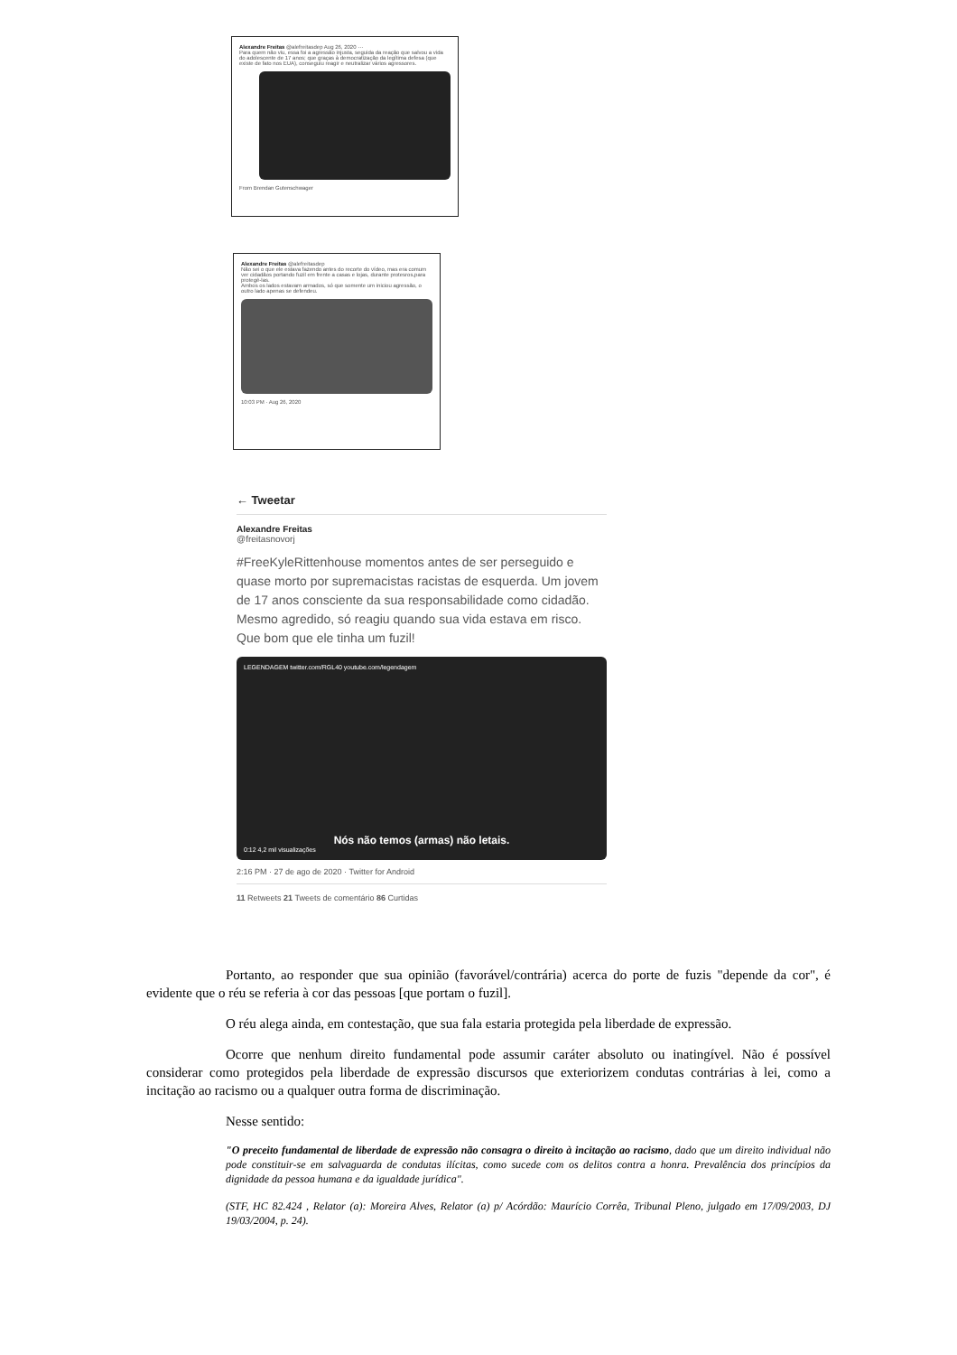Alexandre Freitas @alefreitasdep Aug 26, 2020 ···
Para quem não viu, essa foi a agressão injusta, seguida da reação que salvou a vida do adolescente de 17 anos; que graças à democratização da legítima defesa (que existe de fato nos EUA), conseguiu reagir e neutralizar vários agressores.
From Brendan Gutenschwager
Alexandre Freitas @alefreitasdep
Não sei o que ele estava fazendo antes do recorte do vídeo, mas era comum ver cidadãos portando fuzil em frente a casas e lojas, durante protesros,para protegê-las.
Ambos os lados estavam armados, só que somente um iniciou agressão, o outro lado apenas se defendeu.
10:03 PM · Aug 26, 2020
← Tweetar
Alexandre Freitas
@freitasnovorj
#FreeKyleRittenhouse momentos antes de ser perseguido e quase morto por supremacistas racistas de esquerda. Um jovem de 17 anos consciente da sua responsabilidade como cidadão. Mesmo agredido, só reagiu quando sua vida estava em risco. Que bom que ele tinha um fuzil!
LEGENDAGEM twitter.com/RGL40 youtube.com/legendagem
Nós não temos (armas) não letais.
0:12 4,2 mil visualizações
2:16 PM · 27 de ago de 2020 · Twitter for Android
11 Retweets 21 Tweets de comentário 86 Curtidas
Portanto, ao responder que sua opinião (favorável/contrária) acerca do porte de fuzis "depende da cor", é evidente que o réu se referia à cor das pessoas [que portam o fuzil].
O réu alega ainda, em contestação, que sua fala estaria protegida pela liberdade de expressão.
Ocorre que nenhum direito fundamental pode assumir caráter absoluto ou inatingível. Não é possível considerar como protegidos pela liberdade de expressão discursos que exteriorizem condutas contrárias à lei, como a incitação ao racismo ou a qualquer outra forma de discriminação.
Nesse sentido:
"O preceito fundamental de liberdade de expressão não consagra o direito à incitação ao racismo, dado que um direito individual não pode constituir-se em salvaguarda de condutas ilícitas, como sucede com os delitos contra a honra. Prevalência dos princípios da dignidade da pessoa humana e da igualdade jurídica".
(STF, HC 82.424 , Relator (a): Moreira Alves, Relator (a) p/ Acórdão: Maurício Corrêa, Tribunal Pleno, julgado em 17/09/2003, DJ 19/03/2004, p. 24).